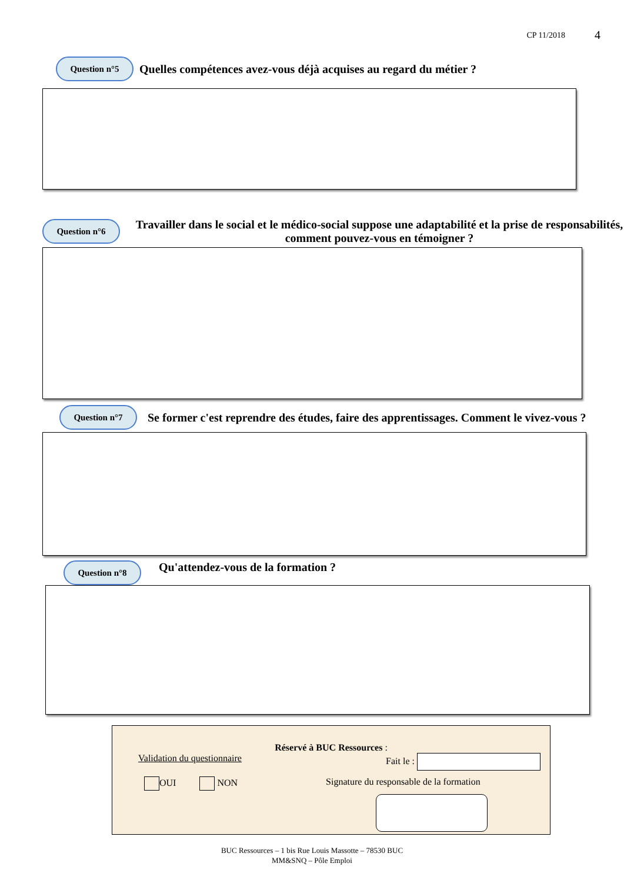CP 11/2018 4
Question n°5
Quelles compétences avez-vous déjà acquises au regard du métier ?
Question n°6
Travailler dans le social et le médico-social suppose une adaptabilité et la prise de responsabilités, comment pouvez-vous en témoigner ?
Question n°7
Se former c'est reprendre des études, faire des apprentissages. Comment le vivez-vous ?
Question n°8
Qu'attendez-vous de la formation ?
Réservé à BUC Ressources :
Validation du questionnaire Fait le :
OUI NON Signature du responsable de la formation
BUC Ressources – 1 bis Rue Louis Massotte – 78530 BUC
MM&SNQ – Pôle Emploi